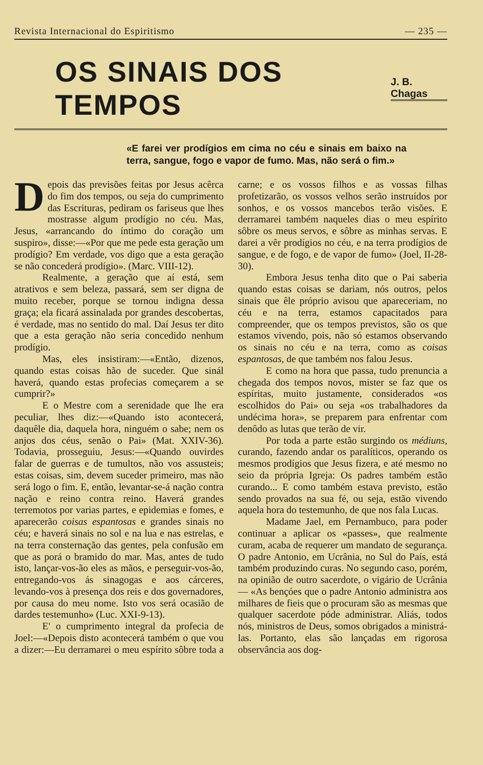Revista Internacional do Espiritismo — 235 —
OS SINAIS DOS TEMPOS
J. B. Chagas
«E farei ver prodígios em cima no céu e sinais em baixo na terra, sangue, fogo e vapor de fumo. Mas, não será o fim.»
Depois das previsões feitas por Jesus acêrca do fim dos tempos, ou seja do cumprimento das Escrituras, pediram os fariseus que lhes mostrasse algum prodígio no céu. Mas, Jesus, «arrancando do íntimo do coração um suspiro», disse:—«Por que me pede esta geração um prodígio? Em verdade, vos digo que a esta geração se não concederá prodígio». (Marc. VIII-12).
Realmente, a geração que aí está, sem atrativos e sem beleza, passará, sem ser digna de muito receber, porque se tornou indigna dessa graça; ela ficará assinalada por grandes descobertas, é verdade, mas no sentido do mal. Daí Jesus ter dito que a esta geração não seria concedido nenhum prodígio.
Mas, eles insistiram:—«Então, dizenos, quando estas coisas hão de suceder. Que sinál haverá, quando estas profecias começarem a se cumprir?»
E o Mestre com a serenidade que lhe era peculiar, lhes diz:—«Quando isto acontecerá, daquêle dia, daquela hora, ninguém o sabe; nem os anjos dos céus, senão o Pai» (Mat. XXIV-36). Todavia, prosseguiu, Jesus:—«Quando ouvirdes falar de guerras e de tumultos, não vos assusteis; estas coisas, sim, devem suceder primeiro, mas não será logo o fim. E, então, levantar-se-á nação contra nação e reino contra reino. Haverá grandes terremotos por varias partes, e epidemias e fomes, e aparecerão coisas espantosas e grandes sinais no céu; e haverá sinais no sol e na lua e nas estrelas, e na terra consternação das gentes, pela confusão em que as porá o bramido do mar. Mas, antes de tudo isto, lançar-vos-ão eles as mãos, e perseguir-vos-ão, entregando-vos ás sinagogas e aos cárceres, levando-vos à presença dos reis e dos governadores, por causa do meu nome. Isto vos será ocasião de dardes testemunho» (Luc. XXI-9-13).
E' o cumprimento integral da profecia de Joel:—«Depois disto acontecerá também o que vou a dizer:—Eu derramarei o meu espírito sôbre toda a carne; e os vossos filhos e as vossas filhas profetizarão, os vossos velhos serão instruídos por sonhos, e os vossos mancebos terão visões. E derramarei também naqueles dias o meu espírito sôbre os meus servos, e sôbre as minhas servas. E darei a vêr prodígios no céu, e na terra prodígios de sangue, e de fogo, e de vapor de fumo» (Joel, II-28-30).
Embora Jesus tenha dito que o Pai saberia quando estas coisas se dariam, nós outros, pelos sinais que êle próprio avisou que apareceriam, no céu e na terra, estamos capacitados para compreender, que os tempos previstos, são os que estamos vivendo, pois, não só estamos observando os sinais no céu e na terra, como as coisas espantosas, de que também nos falou Jesus.
E como na hora que passa, tudo prenuncia a chegada dos tempos novos, mister se faz que os espíritas, muito justamente, considerados «os escolhidos do Pai» ou seja «os trabalhadores da undécima hora», se preparem para enfrentar com denôdo as lutas que terão de vir.
Por toda a parte estão surgindo os médiuns, curando, fazendo andar os paralíticos, operando os mesmos prodígios que Jesus fizera, e até mesmo no seio da própria Igreja: Os padres também estão curando... E como também estava previsto, estão sendo provados na sua fé, ou seja, estão vivendo aquela hora do testemunho, de que nos fala Lucas.
Madame Jael, em Pernambuco, para poder continuar a aplicar os «passes», que realmente curam, acaba de requerer um mandato de segurança. O padre Antonio, em Ucrânia, no Sul do País, está também produzindo curas. No segundo caso, porém, na opinião de outro sacerdote, o vigário de Ucrânia — «As bençóes que o padre Antonio administra aos milhares de fieis que o procuram são as mesmas que qualquer sacerdote póde administrar. Aliás, todos nós, ministros de Deus, somos obrigados a ministrá-las. Portanto, elas são lançadas em rigorosa observância aos dog-